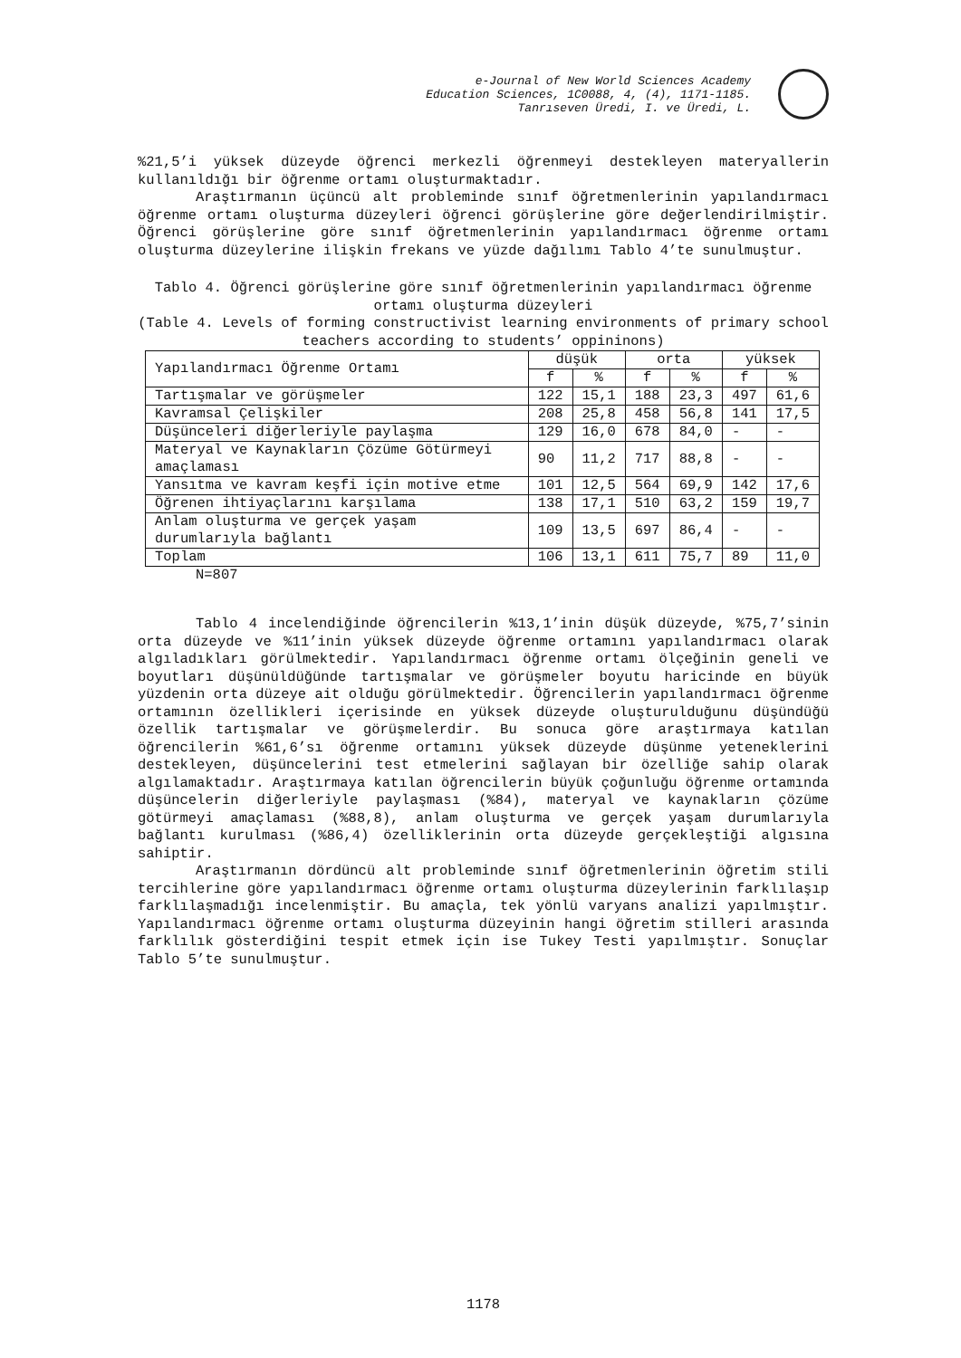e-Journal of New World Sciences Academy
Education Sciences, 1C0088, 4, (4), 1171-1185.
Tanrıseven Üredi, I. ve Üredi, L.
%21,5’i yüksek düzeyde öğrenci merkezli öğrenmeyi destekleyen materyallerin kullanıldığı bir öğrenme ortamı oluşturmaktadır.
Araştırmanın üçüncü alt probleminde sınıf öğretmenlerinin yapılandırmacı öğrenme ortamı oluşturma düzeyleri öğrenci görüşlerine göre değerlendirilmiştir. Öğrenci görüşlerine göre sınıf öğretmenlerinin yapılandırmacı öğrenme ortamı oluşturma düzeylerine ilişkin frekans ve yüzde dağılımı Tablo 4’te sunulmuştur.
Tablo 4. Öğrenci görüşlerine göre sınıf öğretmenlerinin yapılandırmacı öğrenme ortamı oluşturma düzeyleri
(Table 4. Levels of forming constructivist learning environments of primary school teachers according to students’ oppininons)
| Yapılandırmacı Öğrenme Ortamı | düşük | | orta | | yüksek | |
| --- | --- | --- | --- | --- | --- | --- |
| | f | % | f | % | f | % |
| Tartışmalar ve görüşmeler | 122 | 15,1 | 188 | 23,3 | 497 | 61,6 |
| Kavramsal Çelişkiler | 208 | 25,8 | 458 | 56,8 | 141 | 17,5 |
| Düşünceleri diğerleriyle paylaşma | 129 | 16,0 | 678 | 84,0 | - | - |
| Materyal ve Kaynakların Çözüme Götürmeyi amaçlaması | 90 | 11,2 | 717 | 88,8 | - | - |
| Yansıtma ve kavram keşfi için motive etme | 101 | 12,5 | 564 | 69,9 | 142 | 17,6 |
| Öğrenen ihtiyaçlarını karşılama | 138 | 17,1 | 510 | 63,2 | 159 | 19,7 |
| Anlam oluşturma ve gerçek yaşam durumlarıyla bağlantı | 109 | 13,5 | 697 | 86,4 | - | - |
| Toplam | 106 | 13,1 | 611 | 75,7 | 89 | 11,0 |
N=807
Tablo 4 incelendiğinde öğrencilerin %13,1’inin düşük düzeyde, %75,7’sinin orta düzeyde ve %11’inin yüksek düzeyde öğrenme ortamını yapılandırmacı olarak algıladıkları görülmektedir. Yapılandırmacı öğrenme ortamı ölçeğinin geneli ve boyutları düşünüldüğünde tartışmalar ve görüşmeler boyutu haricinde en büyük yüzdenin orta düzeye ait olduğu görülmektedir. Öğrencilerin yapılandırmacı öğrenme ortamının özellikleri içerisinde en yüksek düzeyde oluşturulduğunu düşündüğü özellik tartışmalar ve görüşmelerdir. Bu sonuca göre araştırmaya katılan öğrencilerin %61,6’sı öğrenme ortamını yüksek düzeyde düşünme yeteneklerini destekleyen, düşüncelerini test etmelerini sağlayan bir özelliğe sahip olarak algılamaktadır. Araştırmaya katılan öğrencilerin büyük çoğunluğu öğrenme ortamında düşüncelerin diğerleriyle paylaşması (%84), materyal ve kaynakların çözüme götürmeyi amaçlaması (%88,8), anlam oluşturma ve gerçek yaşam durumlarıyla bağlantı kurulması (%86,4) özelliklerinin orta düzeyde gerçekleştiği algısına sahiptir.
Araştırmanın dördüncü alt probleminde sınıf öğretmenlerinin öğretim stili tercihlerine göre yapılandırmacı öğrenme ortamı oluşturma düzeylerinin farklılaşıp farklılaşmadığı incelenmiştir. Bu amaçla, tek yönlü varyans analizi yapılmıştır. Yapılandırmacı öğrenme ortamı oluşturma düzeyinin hangi öğretim stilleri arasında farklılık gösterdiğini tespit etmek için ise Tukey Testi yapılmıştır. Sonuçlar Tablo 5’te sunulmuştur.
1178